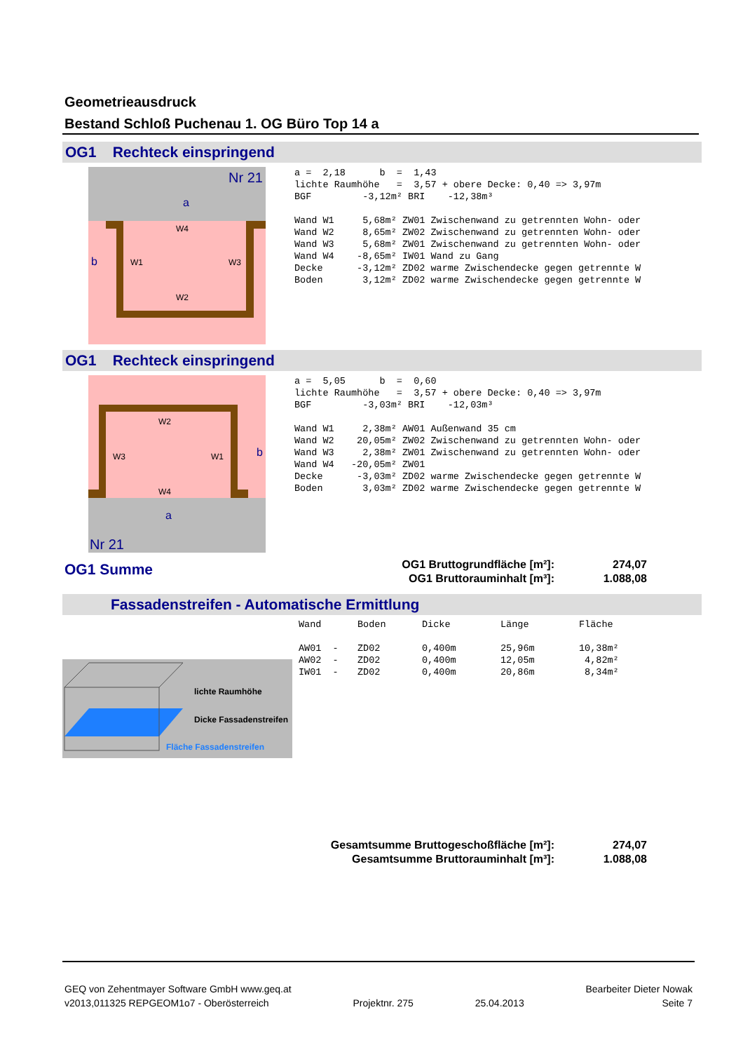Geometrieausdruck
Bestand Schloß Puchenau 1. OG Büro Top 14 a
OG1 Rechteck einspringend
Nr 21
a
b
W1
W3
W4
W2
a =  2,18      b  =  1,43
lichte Raumhöhe   =  3,57 + obere Decke: 0,40 => 3,97m
BGF         -3,12m² BRI    -12,38m³

Wand W1     5,68m² ZW01 Zwischenwand zu getrennten Wohn- oder
Wand W2     8,65m² ZW02 Zwischenwand zu getrennten Wohn- oder
Wand W3     5,68m² ZW01 Zwischenwand zu getrennten Wohn- oder
Wand W4    -8,65m² IW01 Wand zu Gang
Decke      -3,12m² ZD02 warme Zwischendecke gegen getrennte W
Boden       3,12m² ZD02 warme Zwischendecke gegen getrennte W
OG1 Rechteck einspringend
Nr 21
a
b
W3
W1
W2
W4
a =  5,05      b  =  0,60
lichte Raumhöhe   =  3,57 + obere Decke: 0,40 => 3,97m
BGF         -3,03m² BRI    -12,03m³

Wand W1     2,38m² AW01 Außenwand 35 cm
Wand W2    20,05m² ZW02 Zwischenwand zu getrennten Wohn- oder
Wand W3     2,38m² ZW01 Zwischenwand zu getrennten Wohn- oder
Wand W4   -20,05m² ZW01
Decke      -3,03m² ZD02 warme Zwischendecke gegen getrennte W
Boden       3,03m² ZD02 warme Zwischendecke gegen getrennte W
OG1 Summe
| OG1 Bruttogrundfläche [m²]: | 274,07 |
| OG1 Bruttorauminhalt [m³]: | 1.088,08 |
Fassadenstreifen - Automatische Ermittlung
| Wand | Boden | Dicke | Länge | Fläche |
| --- | --- | --- | --- | --- |
| AW01 - | ZD02 | 0,400m | 25,96m | 10,38m² |
| AW02 - | ZD02 | 0,400m | 12,05m | 4,82m² |
| IW01 - | ZD02 | 0,400m | 20,86m | 8,34m² |
lichte Raumhöhe
Dicke Fassadenstreifen
Fläche Fassadenstreifen
| Gesamtsumme Bruttogeschoßfläche [m²]: | 274,07 |
| Gesamtsumme Bruttorauminhalt [m³]: | 1.088,08 |
GEQ von Zehentmayer Software GmbH www.geq.at
v2013,011325 REPGEOM1o7 - Oberösterreich
Projektnr. 275
25.04.2013 Bearbeiter Dieter Nowak
Seite 7